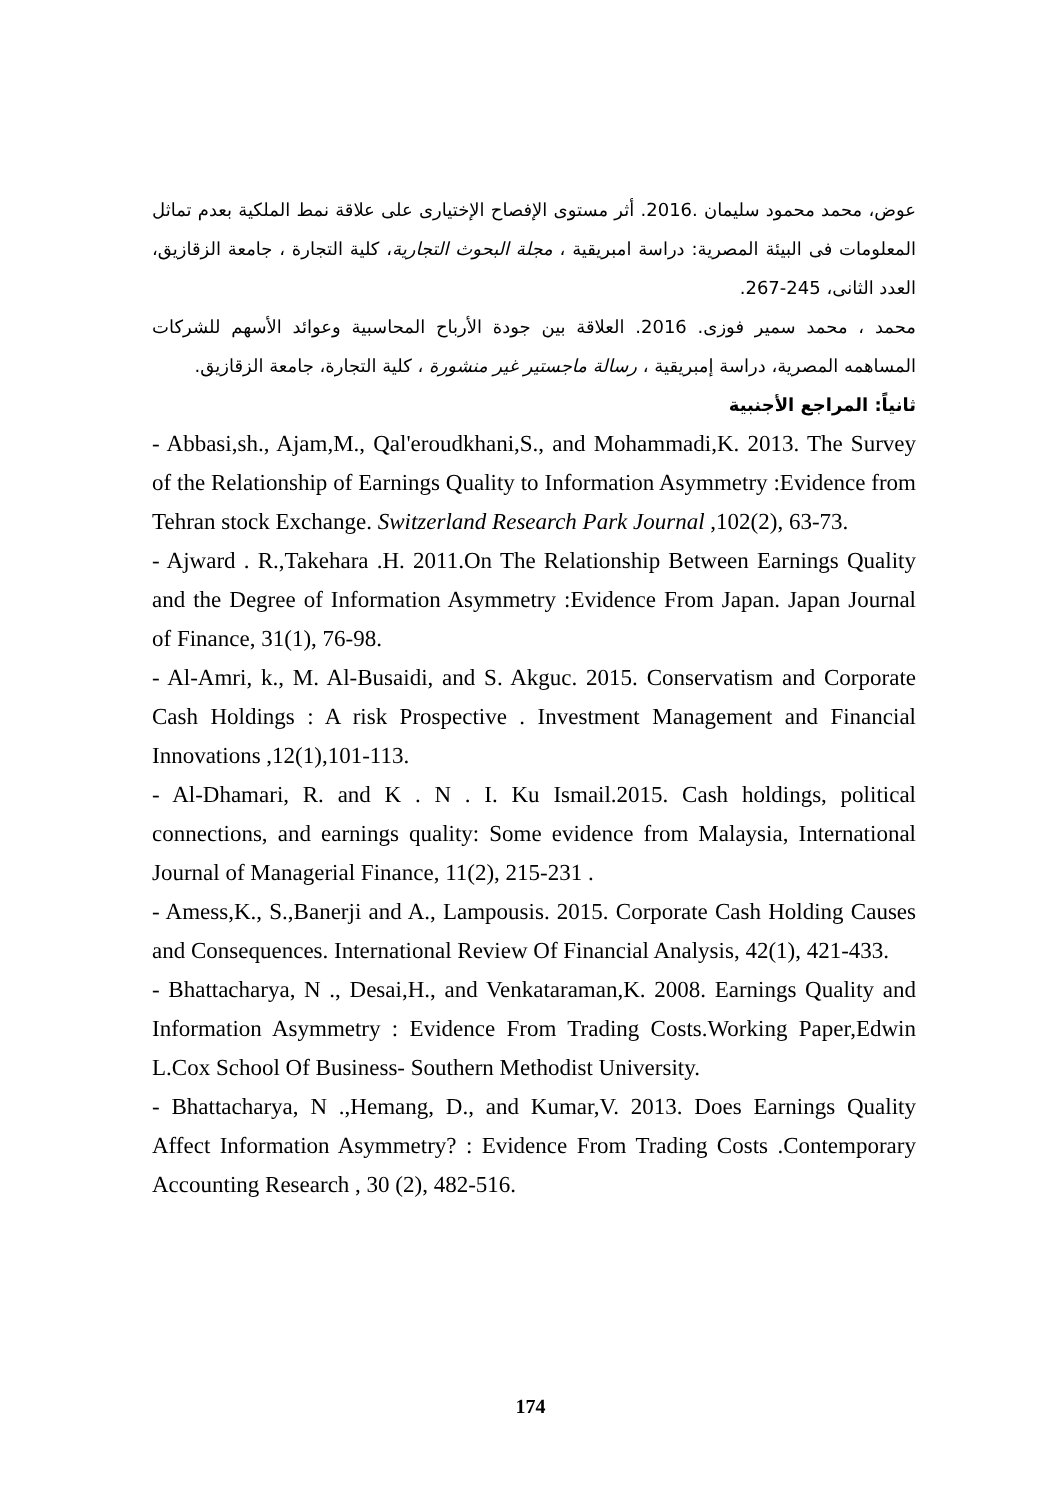عوض، محمد محمود سليمان .2016. أثر مستوى الإفصاح الإختيارى على علاقة نمط الملكية بعدم تماثل المعلومات فى البيئة المصرية: دراسة امبريقية ، مجلة البحوث التجارية، كلية التجارة ، جامعة الزقازيق، العدد الثانى، 245-267.
محمد ، محمد سمير فوزى. 2016. العلاقة بين جودة الأرباح المحاسبية وعوائد الأسهم للشركات المساهمه المصرية، دراسة إمبريقية ، رسالة ماجستير غير منشورة ، كلية التجارة، جامعة الزقازيق.
ثانياً: المراجع الأجنبية
- Abbasi,sh., Ajam,M., Qal'eroudkhani,S., and Mohammadi,K. 2013. The Survey of the Relationship of Earnings Quality to Information Asymmetry :Evidence from Tehran stock Exchange. Switzerland Research Park Journal ,102(2), 63-73.
- Ajward . R.,Takehara .H. 2011.On The Relationship Between Earnings Quality and the Degree of Information Asymmetry :Evidence From Japan. Japan Journal of Finance, 31(1), 76-98.
- Al-Amri, k., M. Al-Busaidi, and S. Akguc. 2015. Conservatism and Corporate Cash Holdings : A risk Prospective . Investment Management and Financial Innovations ,12(1),101-113.
- Al-Dhamari, R. and K . N . I. Ku Ismail.2015. Cash holdings, political connections, and earnings quality: Some evidence from Malaysia, International Journal of Managerial Finance, 11(2), 215-231 .
- Amess,K., S.,Banerji and A., Lampousis. 2015. Corporate Cash Holding Causes and Consequences. International Review Of Financial Analysis, 42(1), 421-433.
- Bhattacharya, N ., Desai,H., and Venkataraman,K. 2008. Earnings Quality and Information Asymmetry : Evidence From Trading Costs.Working Paper,Edwin L.Cox School Of Business- Southern Methodist University.
- Bhattacharya, N .,Hemang, D., and Kumar,V. 2013. Does Earnings Quality Affect Information Asymmetry? : Evidence From Trading Costs .Contemporary Accounting Research , 30 (2), 482-516.
174